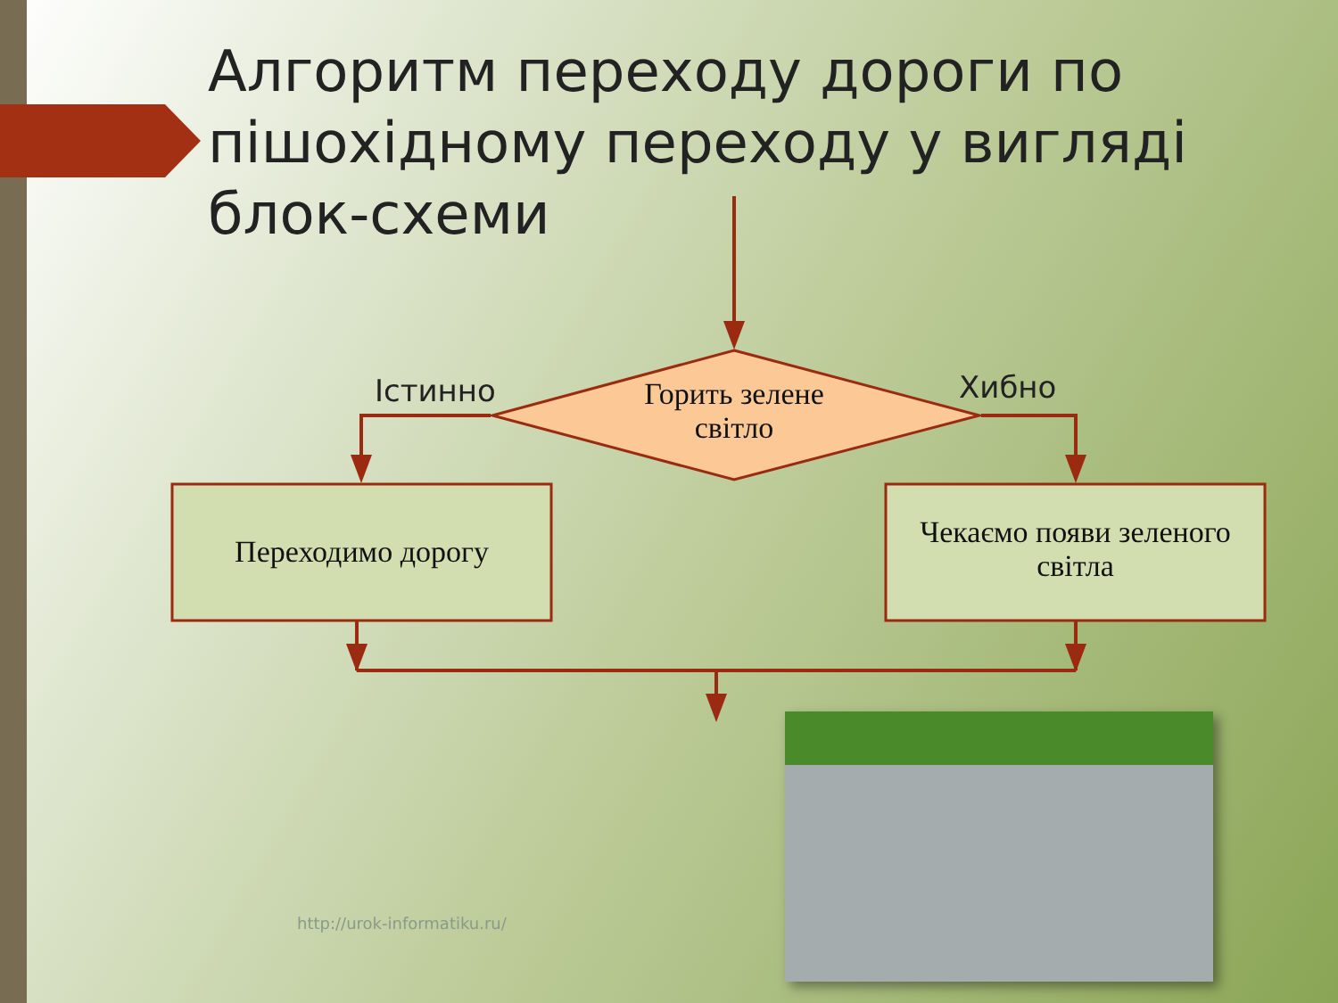Алгоритм переходу дороги по пішохідному переходу у вигляді блок-схеми
Горить зелене світло
Переходимо дорогу
Чекаємо появи зеленого світла
Істинно Хибно
http://urok-informatiku.ru/